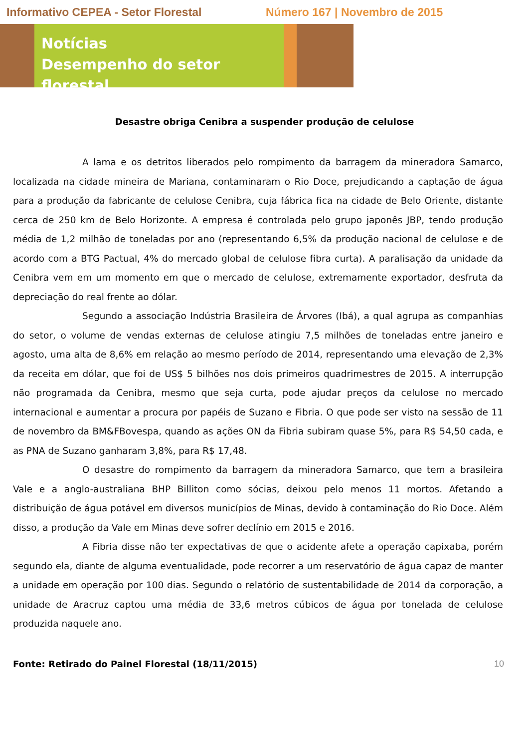Informativo CEPEA - Setor Florestal Número 167 | Novembro de 2015
Notícias
Desempenho do setor florestal
Desastre obriga Cenibra a suspender produção de celulose
A lama e os detritos liberados pelo rompimento da barragem da mineradora Samarco, localizada na cidade mineira de Mariana, contaminaram o Rio Doce, prejudicando a captação de água para a produção da fabricante de celulose Cenibra, cuja fábrica fica na cidade de Belo Oriente, distante cerca de 250 km de Belo Horizonte. A empresa é controlada pelo grupo japonês JBP, tendo produção média de 1,2 milhão de toneladas por ano (representando 6,5% da produção nacional de celulose e de acordo com a BTG Pactual, 4% do mercado global de celulose fibra curta). A paralisação da unidade da Cenibra vem em um momento em que o mercado de celulose, extremamente exportador, desfruta da depreciação do real frente ao dólar.
Segundo a associação Indústria Brasileira de Árvores (Ibá), a qual agrupa as companhias do setor, o volume de vendas externas de celulose atingiu 7,5 milhões de toneladas entre janeiro e agosto, uma alta de 8,6% em relação ao mesmo período de 2014, representando uma elevação de 2,3% da receita em dólar, que foi de US$ 5 bilhões nos dois primeiros quadrimestres de 2015. A interrupção não programada da Cenibra, mesmo que seja curta, pode ajudar preços da celulose no mercado internacional e aumentar a procura por papéis de Suzano e Fibria. O que pode ser visto na sessão de 11 de novembro da BM&FBovespa, quando as ações ON da Fibria subiram quase 5%, para R$ 54,50 cada, e as PNA de Suzano ganharam 3,8%, para R$ 17,48.
O desastre do rompimento da barragem da mineradora Samarco, que tem a brasileira Vale e a anglo-australiana BHP Billiton como sócias, deixou pelo menos 11 mortos. Afetando a distribuição de água potável em diversos municípios de Minas, devido à contaminação do Rio Doce. Além disso, a produção da Vale em Minas deve sofrer declínio em 2015 e 2016.
A Fibria disse não ter expectativas de que o acidente afete a operação capixaba, porém segundo ela, diante de alguma eventualidade, pode recorrer a um reservatório de água capaz de manter a unidade em operação por 100 dias. Segundo o relatório de sustentabilidade de 2014 da corporação, a unidade de Aracruz captou uma média de 33,6 metros cúbicos de água por tonelada de celulose produzida naquele ano.
Fonte: Retirado do Painel Florestal (18/11/2015) 10